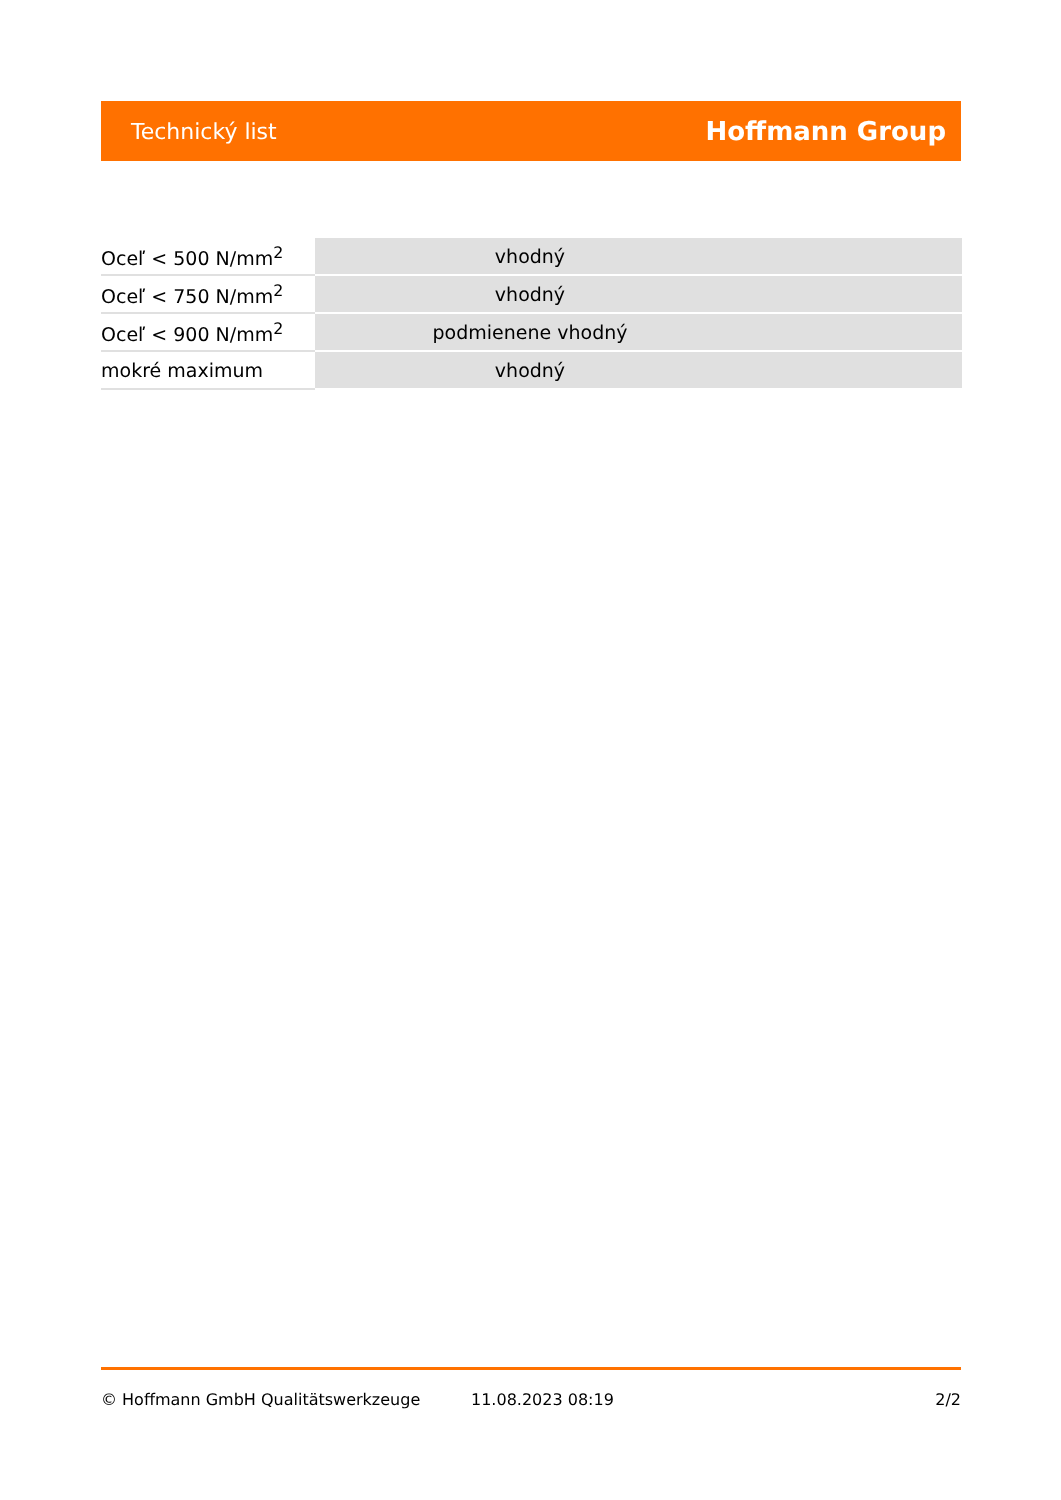Technický list Hoffmann Group
| Oceľ < 500 N/mm<sup>2</sup> | vhodný | |
| Oceľ < 750 N/mm<sup>2</sup> | vhodný | |
| Oceľ < 900 N/mm<sup>2</sup> | podmienene vhodný | |
| mokré maximum | vhodný | |
© Hoffmann GmbH Qualitätswerkzeuge 11.08.2023 08:19 2/2